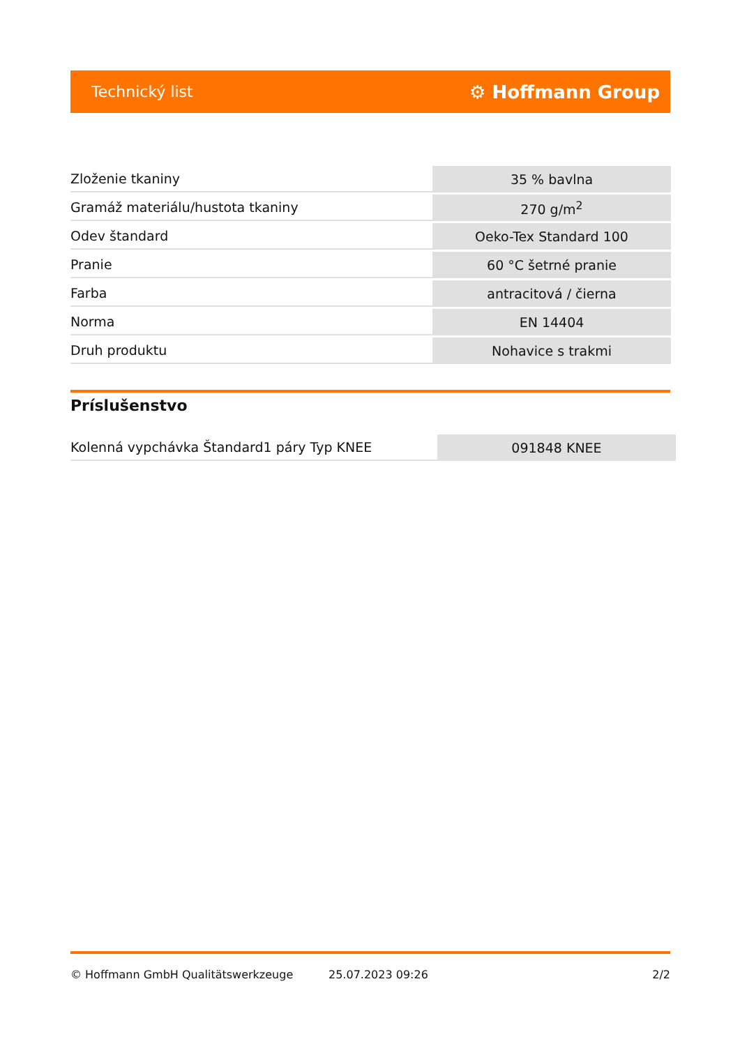Technický list ⚙ Hoffmann Group
| Zloženie tkaniny | 35 % bavlna |
| Gramáž materiálu/hustota tkaniny | 270 g/m<sup>2</sup> |
| Odev štandard | Oeko-Tex Standard 100 |
| Pranie | 60 °C šetrné pranie |
| Farba | antracitová / čierna |
| Norma | EN 14404 |
| Druh produktu | Nohavice s trakmi |
Príslušenstvo
| Kolenná vypchávka Štandard1 páry Typ KNEE | 091848 KNEE |
© Hoffmann GmbH Qualitätswerkzeuge 25.07.2023 09:26 2/2